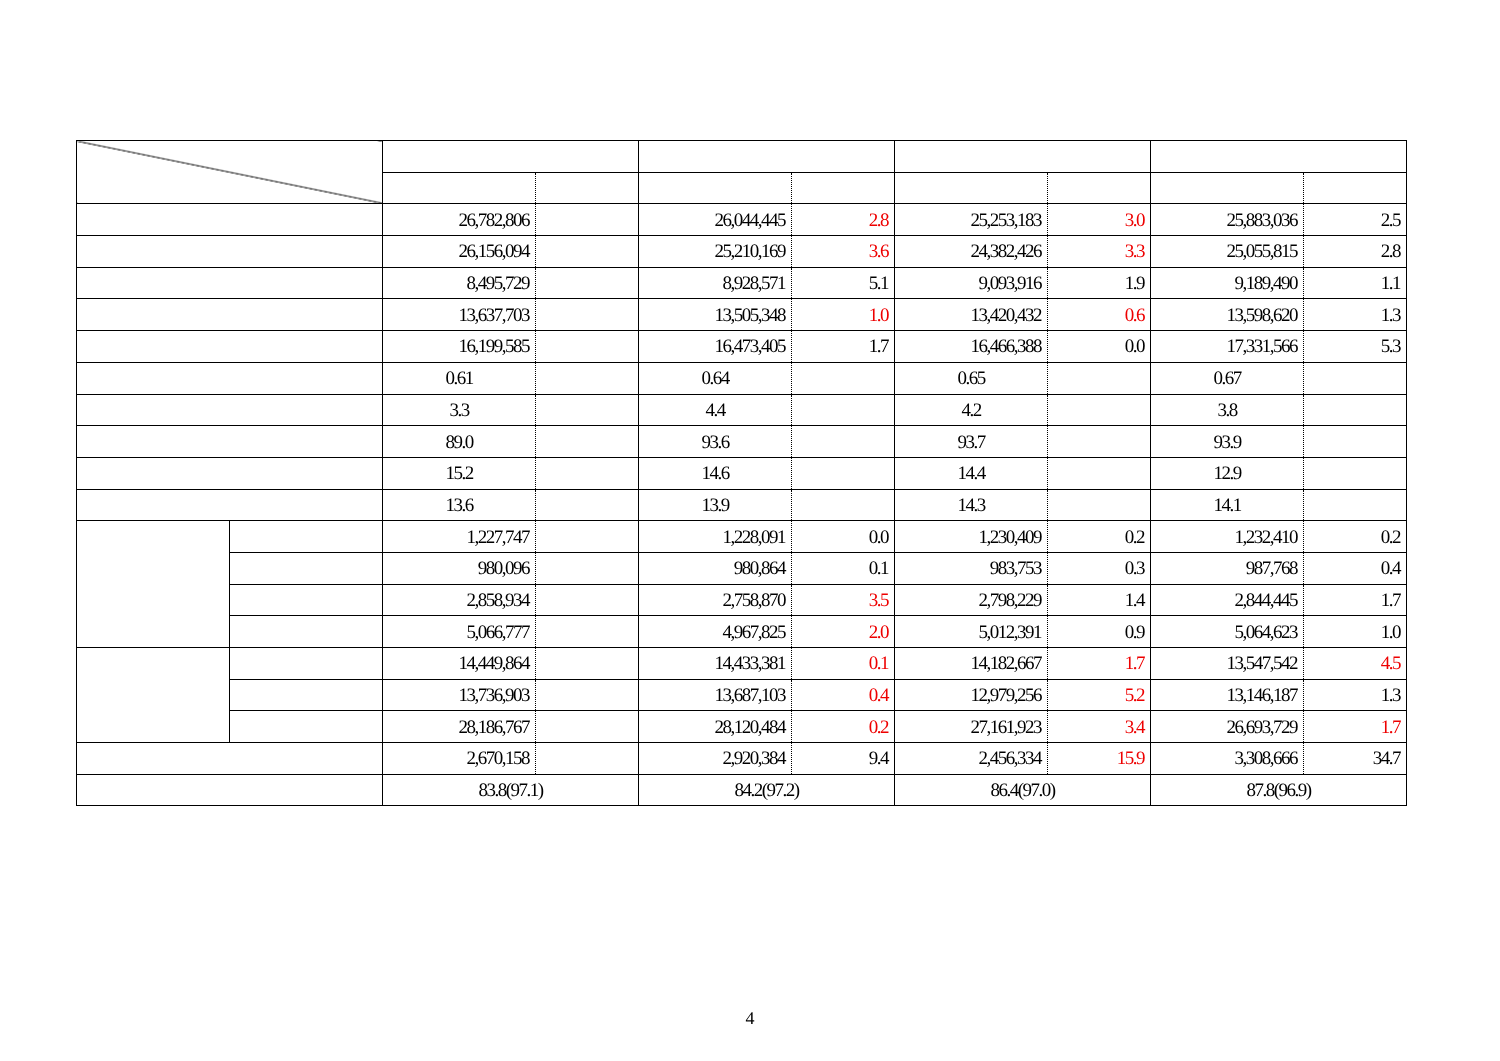| | | 26,782,806 | | 26,044,445 | 2.8 | 25,253,183 | 3.0 | 25,883,036 | 2.5 |
| | | 26,156,094 | | 25,210,169 | 3.6 | 24,382,426 | 3.3 | 25,055,815 | 2.8 |
| | | 8,495,729 | | 8,928,571 | 5.1 | 9,093,916 | 1.9 | 9,189,490 | 1.1 |
| | | 13,637,703 | | 13,505,348 | 1.0 | 13,420,432 | 0.6 | 13,598,620 | 1.3 |
| | | 16,199,585 | | 16,473,405 | 1.7 | 16,466,388 | 0.0 | 17,331,566 | 5.3 |
| | | 0.61 | | 0.64 | | 0.65 | | 0.67 | |
| | | 3.3 | | 4.4 | | 4.2 | | 3.8 | |
| | | 89.0 | | 93.6 | | 93.7 | | 93.9 | |
| | | 15.2 | | 14.6 | | 14.4 | | 12.9 | |
| | | 13.6 | | 13.9 | | 14.3 | | 14.1 | |
| | | 1,227,747 | | 1,228,091 | 0.0 | 1,230,409 | 0.2 | 1,232,410 | 0.2 |
| | | 980,096 | | 980,864 | 0.1 | 983,753 | 0.3 | 987,768 | 0.4 |
| | | 2,858,934 | | 2,758,870 | 3.5 | 2,798,229 | 1.4 | 2,844,445 | 1.7 |
| | | 5,066,777 | | 4,967,825 | 2.0 | 5,012,391 | 0.9 | 5,064,623 | 1.0 |
| | | 14,449,864 | | 14,433,381 | 0.1 | 14,182,667 | 1.7 | 13,547,542 | 4.5 |
| | | 13,736,903 | | 13,687,103 | 0.4 | 12,979,256 | 5.2 | 13,146,187 | 1.3 |
| | | 28,186,767 | | 28,120,484 | 0.2 | 27,161,923 | 3.4 | 26,693,729 | 1.7 |
| | | 2,670,158 | | 2,920,384 | 9.4 | 2,456,334 | 15.9 | 3,308,666 | 34.7 |
| | | 83.8(97.1) | | 84.2(97.2) | | 86.4(97.0) | | 87.8(96.9) | |
4